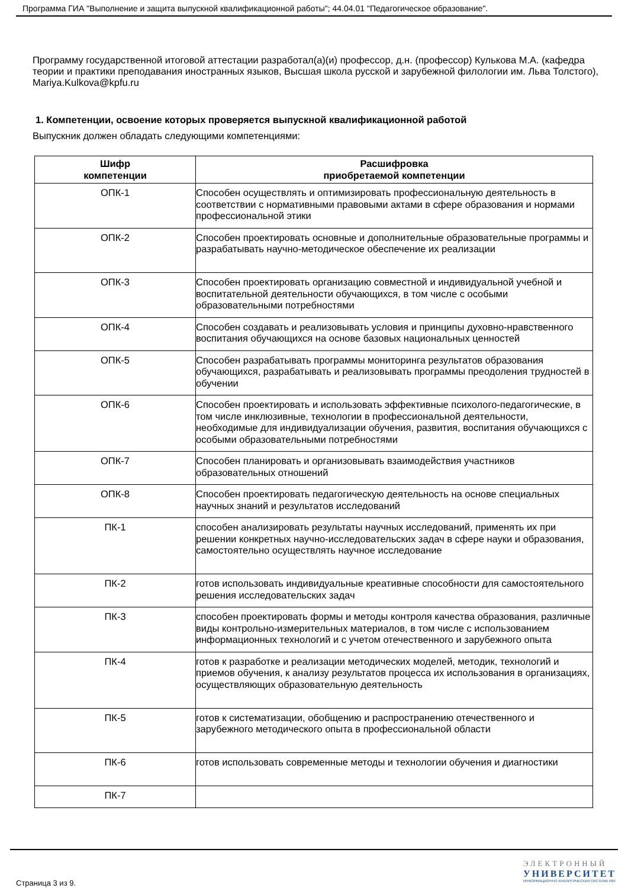Программа ГИА "Выполнение и защита выпускной квалификационной работы"; 44.04.01 "Педагогическое образование".
Программу государственной итоговой аттестации разработал(а)(и) профессор, д.н. (профессор) Кулькова М.А. (кафедра теории и практики преподавания иностранных языков, Высшая школа русской и зарубежной филологии им. Льва Толстого), Mariya.Kulkova@kpfu.ru
1. Компетенции, освоение которых проверяется выпускной квалификационной работой
Выпускник должен обладать следующими компетенциями:
| Шифр компетенции | Расшифровка приобретаемой компетенции |
| --- | --- |
| ОПК-1 | Способен осуществлять и оптимизировать профессиональную деятельность в соответствии с нормативными правовыми актами в сфере образования и нормами профессиональной этики |
| ОПК-2 | Способен проектировать основные и дополнительные образовательные программы и разрабатывать научно-методическое обеспечение их реализации |
| ОПК-3 | Способен проектировать организацию совместной и индивидуальной учебной и воспитательной деятельности обучающихся, в том числе с особыми образовательными потребностями |
| ОПК-4 | Способен создавать и реализовывать условия и принципы духовно-нравственного воспитания обучающихся на основе базовых национальных ценностей |
| ОПК-5 | Способен разрабатывать программы мониторинга результатов образования обучающихся, разрабатывать и реализовывать программы преодоления трудностей в обучении |
| ОПК-6 | Способен проектировать и использовать эффективные психолого-педагогические, в том числе инклюзивные, технологии в профессиональной деятельности, необходимые для индивидуализации обучения, развития, воспитания обучающихся с особыми образовательными потребностями |
| ОПК-7 | Способен планировать и организовывать взаимодействия участников образовательных отношений |
| ОПК-8 | Способен проектировать педагогическую деятельность на основе специальных научных знаний и результатов исследований |
| ПК-1 | способен анализировать результаты научных исследований, применять их при решении конкретных научно-исследовательских задач в сфере науки и образования, самостоятельно осуществлять научное исследование |
| ПК-2 | готов использовать индивидуальные креативные способности для самостоятельного решения исследовательских задач |
| ПК-3 | способен проектировать формы и методы контроля качества образования, различные виды контрольно-измерительных материалов, в том числе с использованием информационных технологий и с учетом отечественного и зарубежного опыта |
| ПК-4 | готов к разработке и реализации методических моделей, методик, технологий и приемов обучения, к анализу результатов процесса их использования в организациях, осуществляющих образовательную деятельность |
| ПК-5 | готов к систематизации, обобщению и распространению отечественного и зарубежного методического опыта в профессиональной области |
| ПК-6 | готов использовать современные методы и технологии обучения и диагностики |
| ПК-7 | |
Страница 3 из 9.
ЭЛЕКТРОННЫЙ
УНИВЕРСИТЕТ
ИНФОРМАЦИОННО АНАЛИТИЧЕСКАЯ СИСТЕМА КФУ